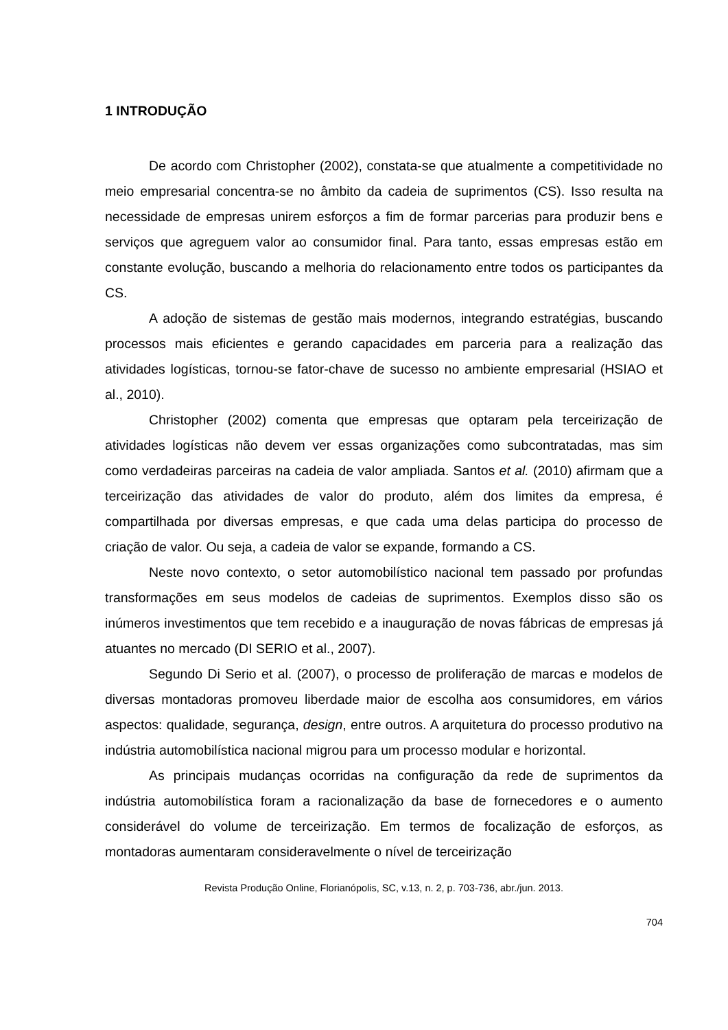1 INTRODUÇÃO
De acordo com Christopher (2002), constata-se que atualmente a competitividade no meio empresarial concentra-se no âmbito da cadeia de suprimentos (CS). Isso resulta na necessidade de empresas unirem esforços a fim de formar parcerias para produzir bens e serviços que agreguem valor ao consumidor final. Para tanto, essas empresas estão em constante evolução, buscando a melhoria do relacionamento entre todos os participantes da CS.
A adoção de sistemas de gestão mais modernos, integrando estratégias, buscando processos mais eficientes e gerando capacidades em parceria para a realização das atividades logísticas, tornou-se fator-chave de sucesso no ambiente empresarial (HSIAO et al., 2010).
Christopher (2002) comenta que empresas que optaram pela terceirização de atividades logísticas não devem ver essas organizações como subcontratadas, mas sim como verdadeiras parceiras na cadeia de valor ampliada. Santos et al. (2010) afirmam que a terceirização das atividades de valor do produto, além dos limites da empresa, é compartilhada por diversas empresas, e que cada uma delas participa do processo de criação de valor. Ou seja, a cadeia de valor se expande, formando a CS.
Neste novo contexto, o setor automobilístico nacional tem passado por profundas transformações em seus modelos de cadeias de suprimentos. Exemplos disso são os inúmeros investimentos que tem recebido e a inauguração de novas fábricas de empresas já atuantes no mercado (DI SERIO et al., 2007).
Segundo Di Serio et al. (2007), o processo de proliferação de marcas e modelos de diversas montadoras promoveu liberdade maior de escolha aos consumidores, em vários aspectos: qualidade, segurança, design, entre outros. A arquitetura do processo produtivo na indústria automobilística nacional migrou para um processo modular e horizontal.
As principais mudanças ocorridas na configuração da rede de suprimentos da indústria automobilística foram a racionalização da base de fornecedores e o aumento considerável do volume de terceirização. Em termos de focalização de esforços, as montadoras aumentaram consideravelmente o nível de terceirização
Revista Produção Online, Florianópolis, SC, v.13, n. 2, p. 703-736, abr./jun. 2013.
704